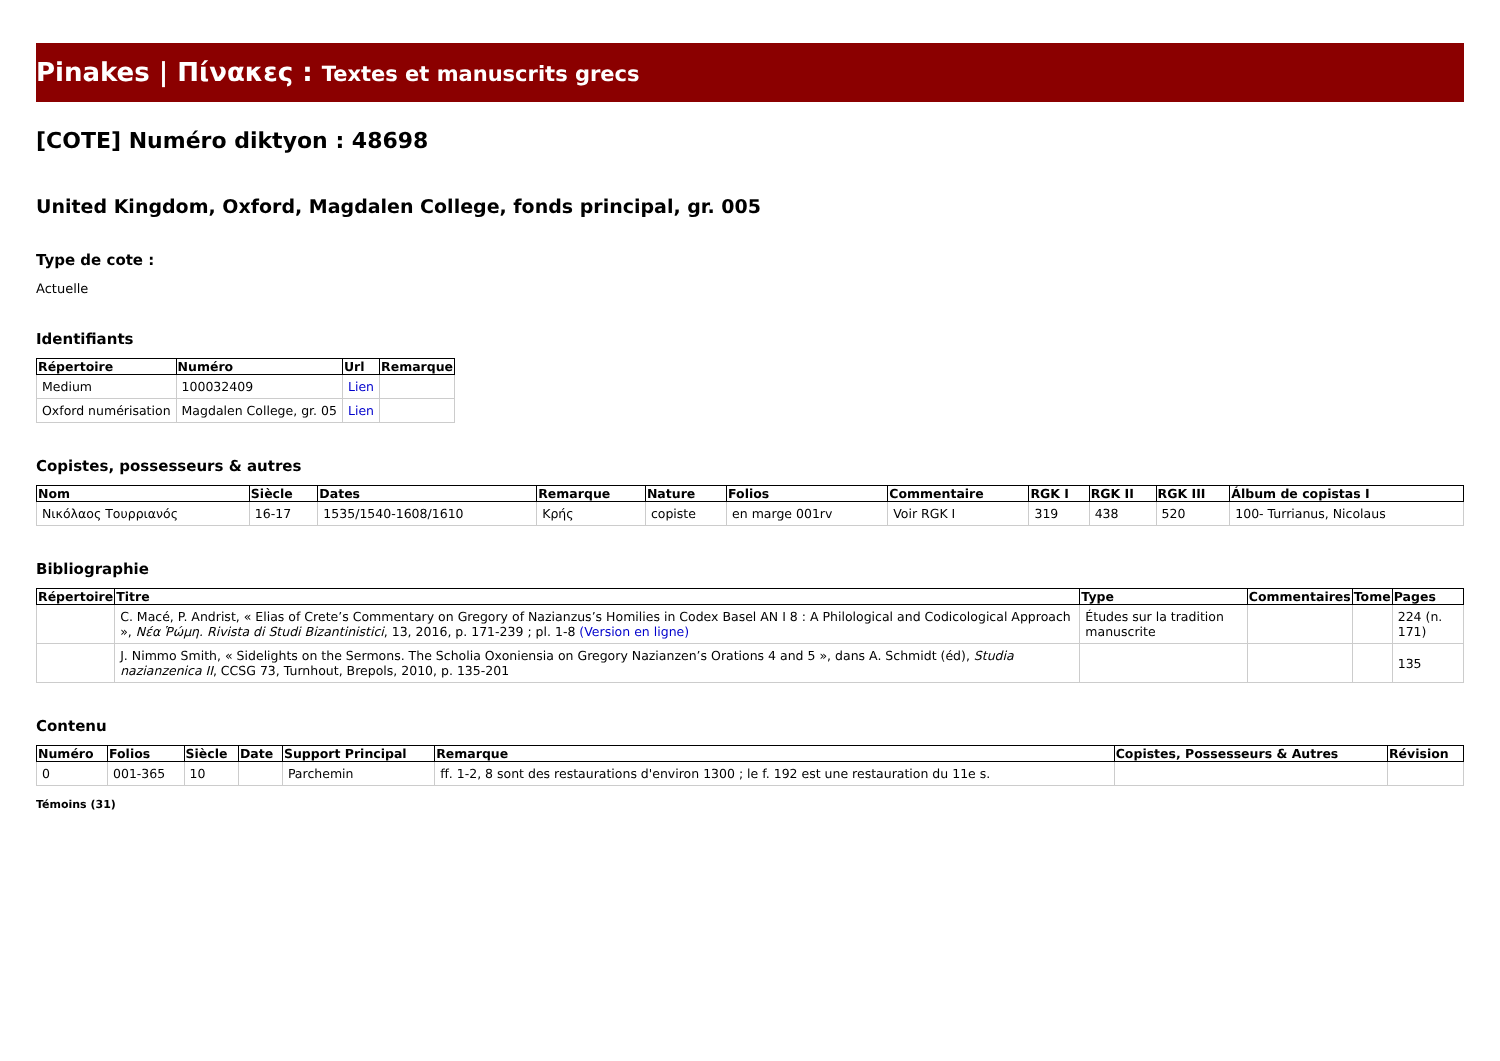Pinakes | Πίνακες : Textes et manuscrits grecs
[COTE] Numéro diktyon : 48698
United Kingdom, Oxford, Magdalen College, fonds principal, gr. 005
Type de cote :
Actuelle
Identifiants
| Répertoire | Numéro | Url | Remarque |
| --- | --- | --- | --- |
| Medium | 100032409 | Lien | |
| Oxford numérisation | Magdalen College, gr. 05 | Lien | |
Copistes, possesseurs & autres
| Nom | Siècle | Dates | Remarque | Nature | Folios | Commentaire | RGK I | RGK II | RGK III | Álbum de copistas I |
| --- | --- | --- | --- | --- | --- | --- | --- | --- | --- | --- |
| Νικόλαος Τουρριανός | 16-17 | 1535/1540-1608/1610 | Κρής | copiste | en marge 001rv | Voir RGK I | 319 | 438 | 520 | 100- Turrianus, Nicolaus |
Bibliographie
| Répertoire | Titre | Type | Commentaires | Tome | Pages |
| --- | --- | --- | --- | --- | --- |
| | C. Macé, P. Andrist, « Elias of Crete’s Commentary on Gregory of Nazianzus’s Homilies in Codex Basel AN I 8 : A Philological and Codicological Approach », Νέα Ῥώμη. Rivista di Studi Bizantinistici , 13, 2016, p. 171-239 ; pl. 1-8 (Version en ligne) | Études sur la tradition manuscrite | | | 224 (n. 171) |
| | J. Nimmo Smith, « Sidelights on the Sermons. The Scholia Oxoniensia on Gregory Nazianzen’s Orations 4 and 5 », dans A. Schmidt (éd), Studia nazianzenica II , CCSG 73, Turnhout, Brepols, 2010, p. 135-201 | | | | 135 |
Contenu
| Numéro | Folios | Siècle | Date | Support Principal | Remarque | Copistes, Possesseurs & Autres | Révision |
| --- | --- | --- | --- | --- | --- | --- | --- |
| 0 | 001-365 | 10 | | Parchemin | ff. 1-2, 8 sont des restaurations d'environ 1300 ; le f. 192 est une restauration du 11e s. | | |
Témoins (31)